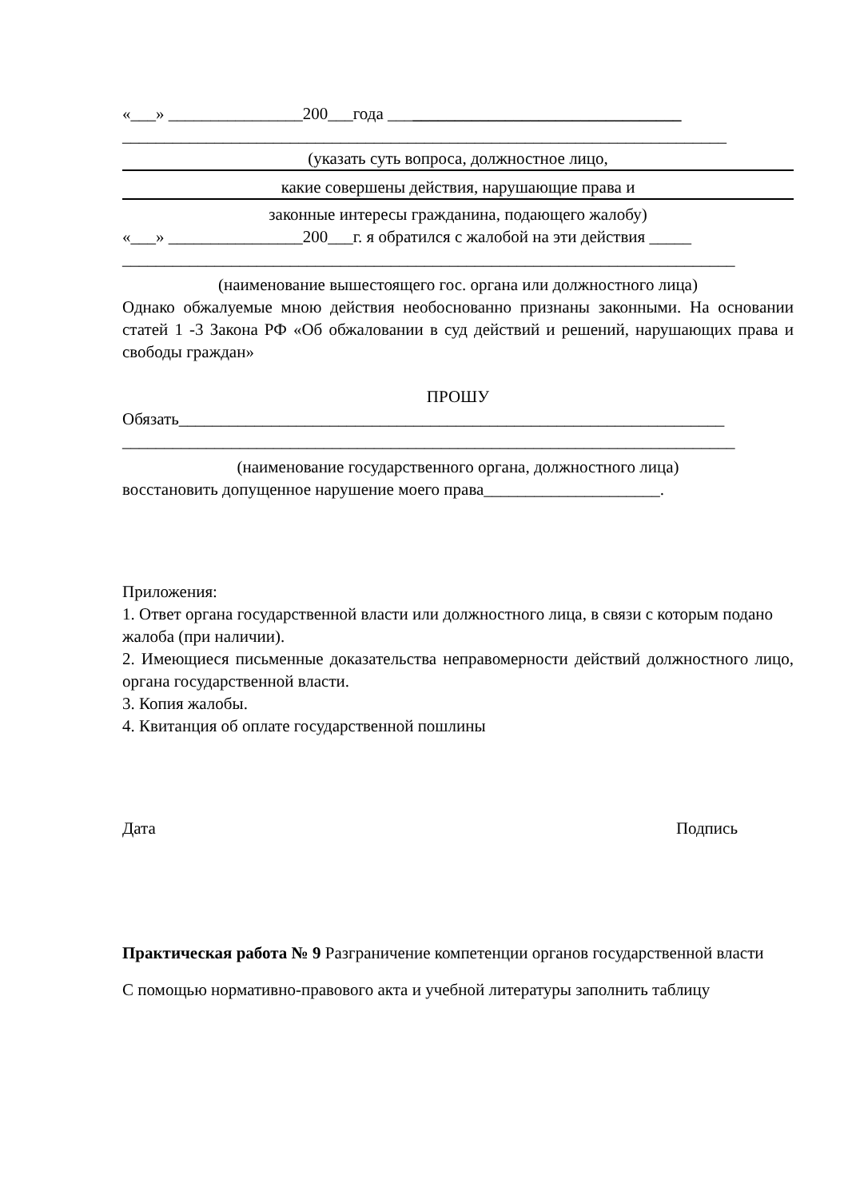«___» ________________200___года ___________________________________
________________________________________________________________________
(указать суть вопроса, должностное лицо,
какие совершены действия, нарушающие права и
законные интересы гражданина, подающего жалобу)
«___» ________________200___г. я обратился с жалобой на эти действия _____
_________________________________________________________________________
(наименование вышестоящего гос. органа или должностного лица)
Однако обжалуемые мною действия необоснованно признаны законными. На основании статей 1 -3 Закона РФ «Об обжаловании в суд действий и решений, нарушающих права и свободы граждан»
ПРОШУ
Обязать_________________________________________________________________
_________________________________________________________________________
(наименование государственного органа, должностного лица)
восстановить допущенное нарушение моего права_____________________.
Приложения:
1. Ответ органа государственной власти или должностного лица, в связи с которым подано жалоба (при наличии).
2. Имеющиеся письменные доказательства неправомерности действий должностного лицо, органа государственной власти.
3. Копия жалобы.
4. Квитанция об оплате государственной пошлины
Дата Подпись
Практическая работа № 9 Разграничение компетенции органов государственной власти
С помощью нормативно-правового акта и учебной литературы заполнить таблицу